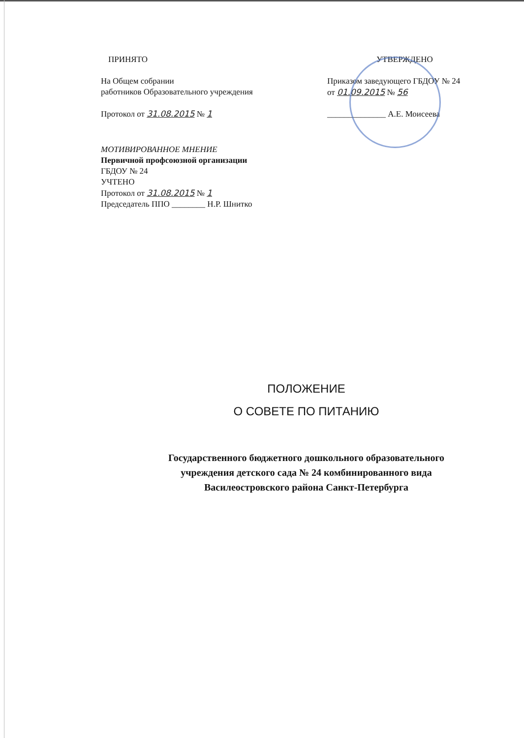ПРИНЯТО
На Общем собрании
работников Образовательного учреждения
Протокол от 31.08.2015 № 1
УТВЕРЖДЕНО
Приказом заведующего ГБДОУ № 24
от 01.09.2015 № 56
______________ А.Е. Моисеева
МОТИВИРОВАННОЕ МНЕНИЕ
Первичной профсоюзной организации
ГБДОУ № 24
УЧТЕНО
Протокол от 31.08.2015 № 1
Председатель ППО ________ Н.Р. Шнитко
ПОЛОЖЕНИЕ
О СОВЕТЕ ПО ПИТАНИЮ
Государственного бюджетного дошкольного образовательного
учреждения детского сада № 24 комбинированного вида
Василеостровского района Санкт-Петербурга